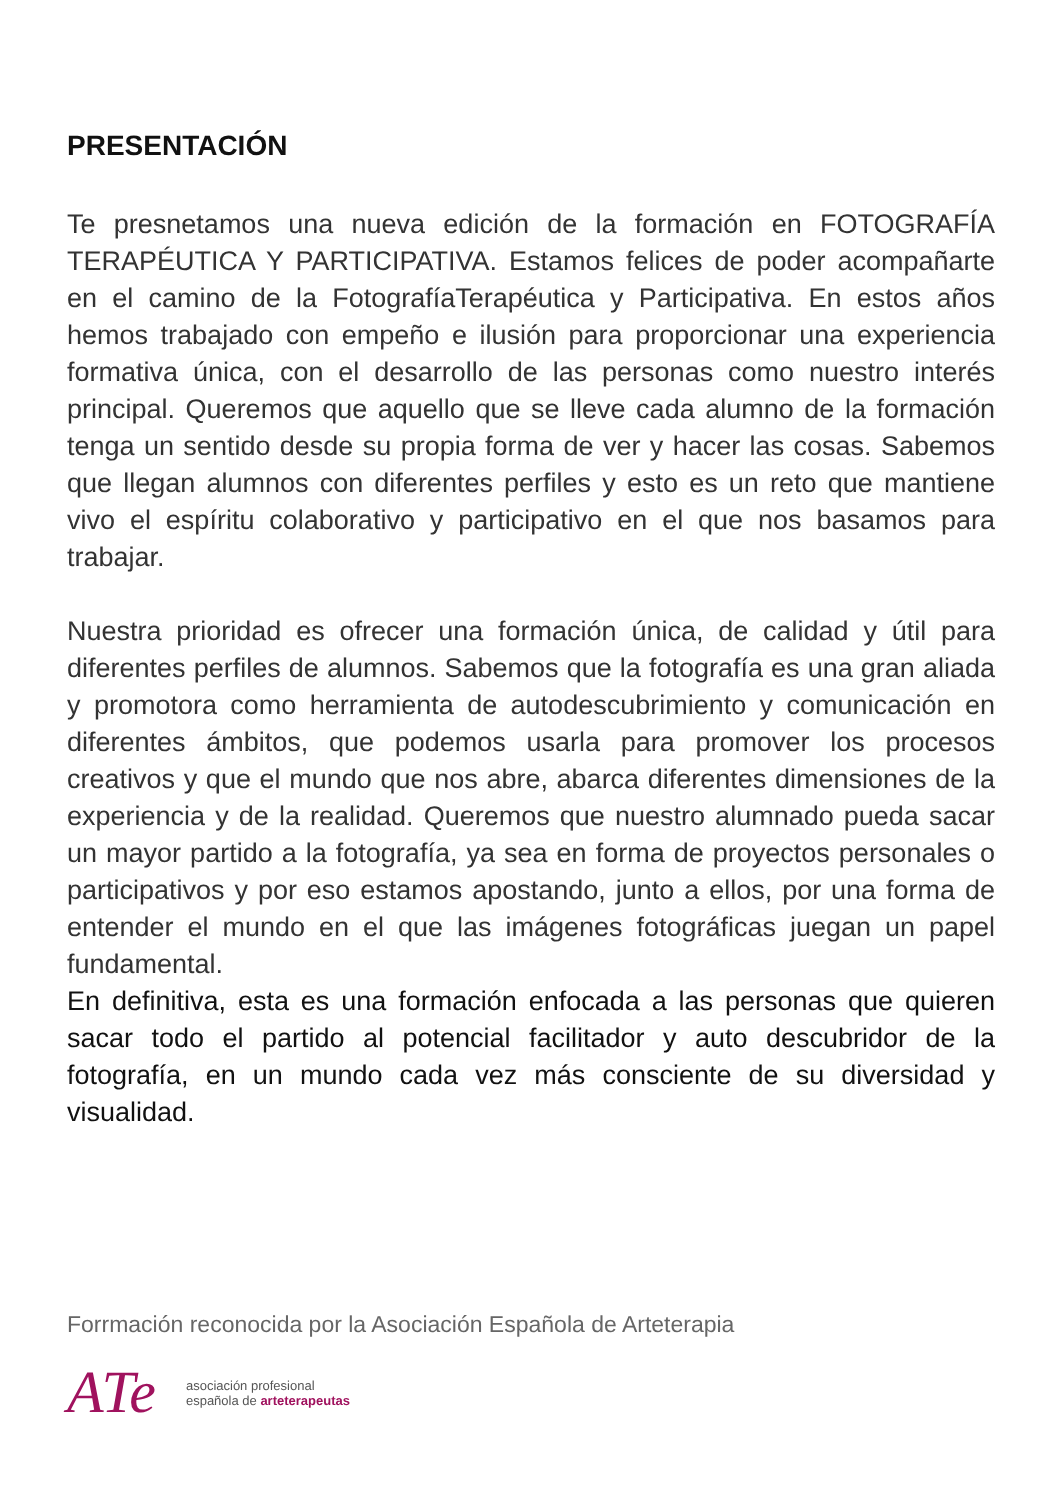PRESENTACIÓN
Te presnetamos una nueva edición de la formación en FOTOGRAFÍA TERAPÉUTICA Y PARTICIPATIVA. Estamos felices de poder acompañarte en el camino de la FotografíaTerapéutica y Participativa. En estos años hemos trabajado con empeño e ilusión para proporcionar una experiencia formativa única, con el desarrollo de las personas como nuestro interés principal. Queremos que aquello que se lleve cada alumno de la formación tenga un sentido desde su propia forma de ver y hacer las cosas. Sabemos que llegan alumnos con diferentes perfiles y esto es un reto que mantiene vivo el espíritu colaborativo y participativo en el que nos basamos para trabajar.
Nuestra prioridad es ofrecer una formación única, de calidad y útil para diferentes perfiles de alumnos. Sabemos que la fotografía es una gran aliada y promotora como herramienta de autodescubrimiento y comunicación en diferentes ámbitos, que podemos usarla para promover los procesos creativos y que el mundo que nos abre, abarca diferentes dimensiones de la experiencia y de la realidad. Queremos que nuestro alumnado pueda sacar un mayor partido a la fotografía, ya sea en forma de proyectos personales o participativos y por eso estamos apostando, junto a ellos, por una forma de entender el mundo en el que las imágenes fotográficas juegan un papel fundamental.
En definitiva, esta es una formación enfocada a las personas que quieren sacar todo el partido al potencial facilitador y auto descubridor de la fotografía, en un mundo cada vez más consciente de su diversidad y visualidad.
Forrmación reconocida por la Asociación Española de Arteterapia
ATe asociación profesional
española de arteterapeutas